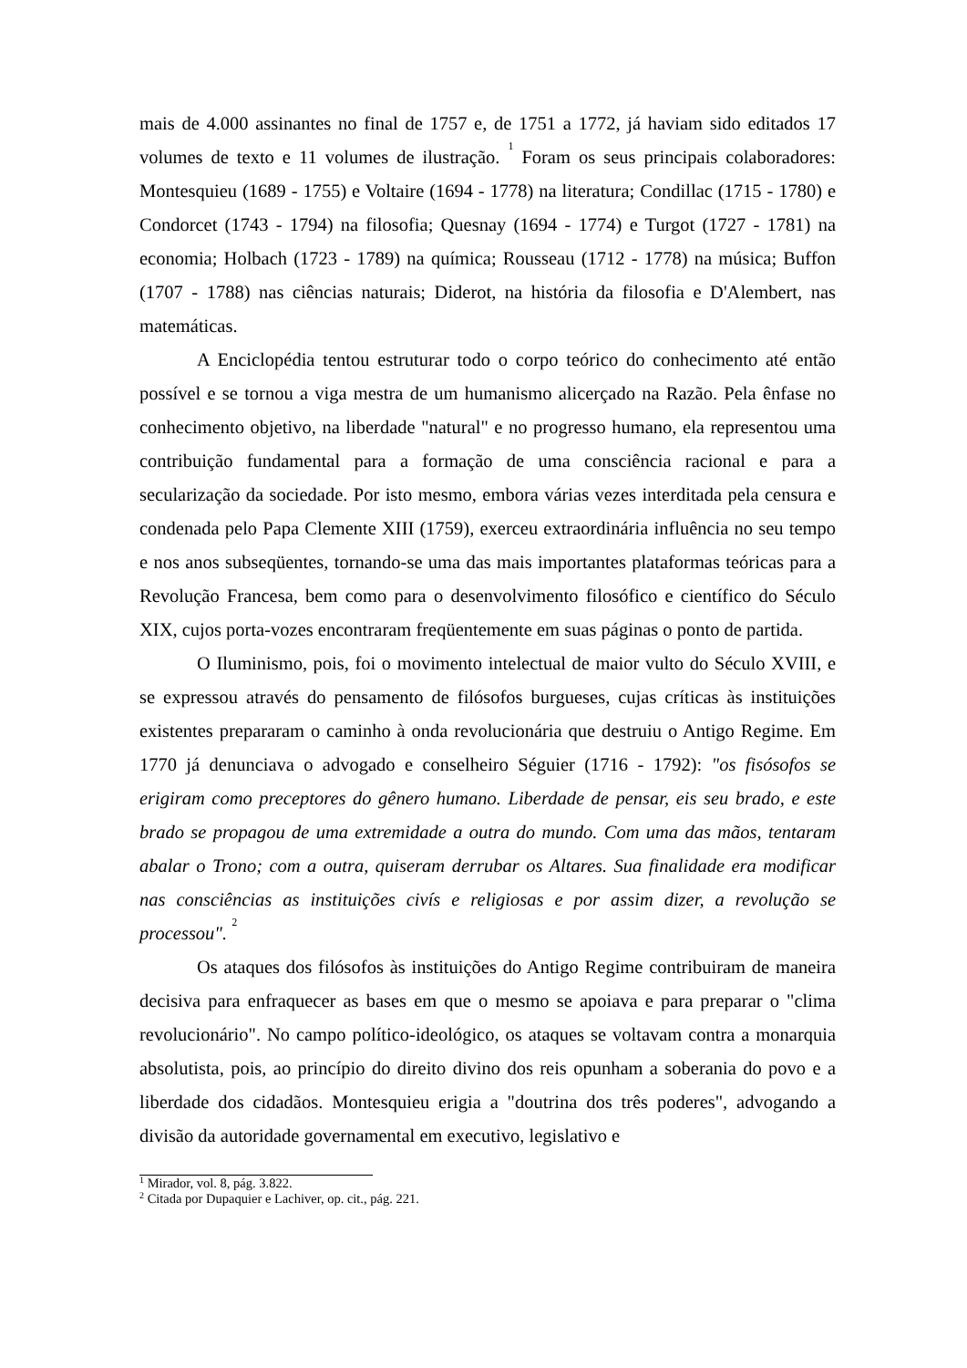mais de 4.000 assinantes no final de 1757 e, de 1751 a 1772, já haviam sido editados 17 volumes de texto e 11 volumes de ilustração. <sup>1</sup> Foram os seus principais colaboradores: Montesquieu (1689 - 1755) e Voltaire (1694 - 1778) na literatura; Condillac (1715 - 1780) e Condorcet (1743 - 1794) na filosofia; Quesnay (1694 - 1774) e Turgot (1727 - 1781) na economia; Holbach (1723 - 1789) na química; Rousseau (1712 - 1778) na música; Buffon (1707 - 1788) nas ciências naturais; Diderot, na história da filosofia e D'Alembert, nas matemáticas.
A Enciclopédia tentou estruturar todo o corpo teórico do conhecimento até então possível e se tornou a viga mestra de um humanismo alicerçado na Razão. Pela ênfase no conhecimento objetivo, na liberdade "natural" e no progresso humano, ela representou uma contribuição fundamental para a formação de uma consciência racional e para a secularização da sociedade. Por isto mesmo, embora várias vezes interditada pela censura e condenada pelo Papa Clemente XIII (1759), exerceu extraordinária influência no seu tempo e nos anos subseqüentes, tornando-se uma das mais importantes plataformas teóricas para a Revolução Francesa, bem como para o desenvolvimento filosófico e científico do Século XIX, cujos porta-vozes encontraram freqüentemente em suas páginas o ponto de partida.
O Iluminismo, pois, foi o movimento intelectual de maior vulto do Século XVIII, e se expressou através do pensamento de filósofos burgueses, cujas críticas às instituições existentes prepararam o caminho à onda revolucionária que destruiu o Antigo Regime. Em 1770 já denunciava o advogado e conselheiro Séguier (1716 - 1792): "os fisósofos se erigiram como preceptores do gênero humano. Liberdade de pensar, eis seu brado, e este brado se propagou de uma extremidade a outra do mundo. Com uma das mãos, tentaram abalar o Trono; com a outra, quiseram derrubar os Altares. Sua finalidade era modificar nas consciências as instituições civís e religiosas e por assim dizer, a revolução se processou". <sup>2</sup>
Os ataques dos filósofos às instituições do Antigo Regime contribuiram de maneira decisiva para enfraquecer as bases em que o mesmo se apoiava e para preparar o "clima revolucionário". No campo político-ideológico, os ataques se voltavam contra a monarquia absolutista, pois, ao princípio do direito divino dos reis opunham a soberania do povo e a liberdade dos cidadãos. Montesquieu erigia a "doutrina dos três poderes", advogando a divisão da autoridade governamental em executivo, legislativo e
<sup>1</sup> Mirador, vol. 8, pág. 3.822.
<sup>2</sup> Citada por Dupaquier e Lachiver, op. cit., pág. 221.